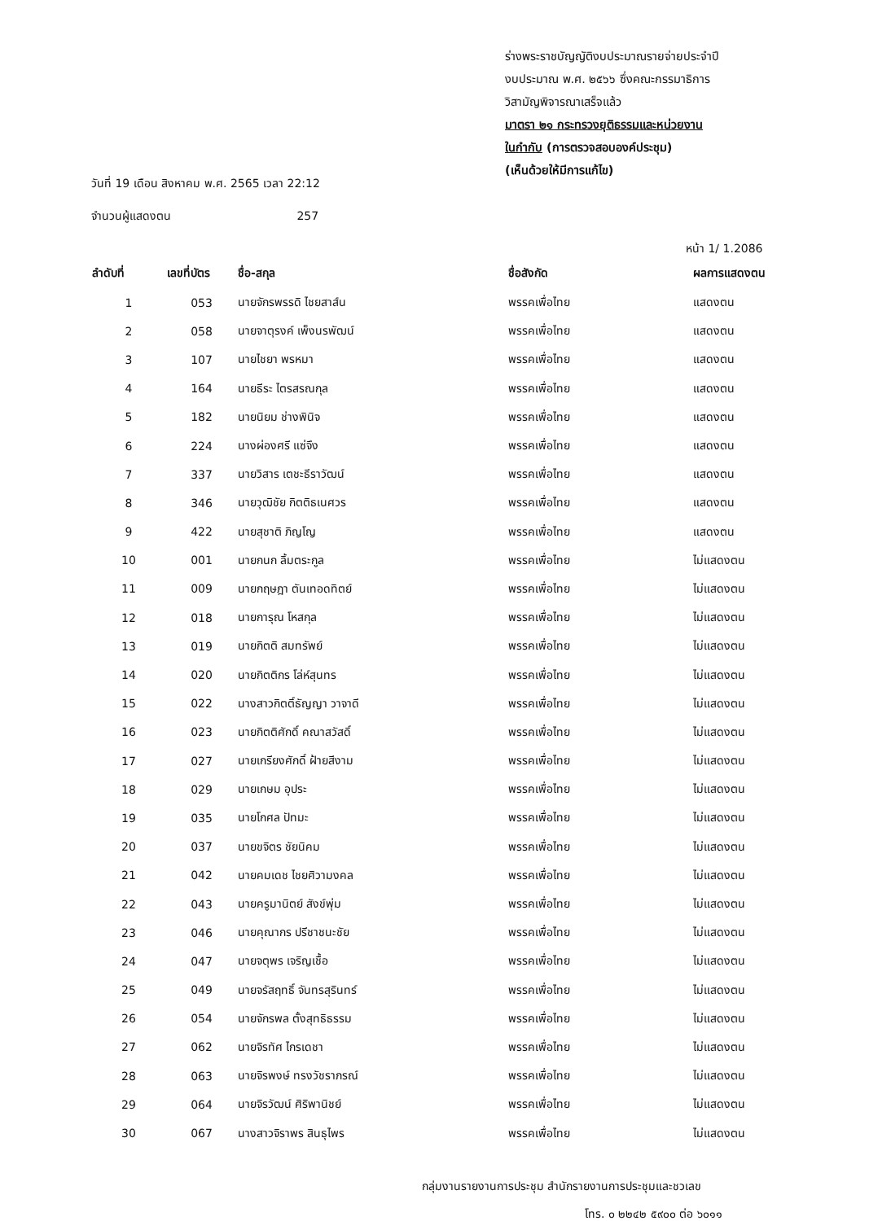ร่างพระราชบัญญัติงบประมาณรายจ่ายประจำปี
งบประมาณ พ.ศ. ๒๕๖๖ ซึ่งคณะกรรมาธิการ
วิสามัญพิจารณาเสร็จแล้ว
มาตรา ๒๑ กระทรวงยุติธรรมและหน่วยงาน
ในกำกับ (การตรวจสอบองค์ประชุม)
(เห็นด้วยให้มีการแก้ไข)
วันที่ 19 เดือน สิงหาคม พ.ศ. 2565 เวลา 22:12
จำนวนผู้แสดงตน 257
หน้า 1/ 1.2086
| ลำดับที่ | เลขที่บัตร | ชื่อ-สกุล | ชื่อสังกัด | ผลการแสดงตน |
| --- | --- | --- | --- | --- |
| 1 | 053 | นายจักรพรรดิ ไชยสาส์น | พรรคเพื่อไทย | แสดงตน |
| 2 | 058 | นายจาตุรงค์ เพ็งนรพัฒน์ | พรรคเพื่อไทย | แสดงตน |
| 3 | 107 | นายไชยา พรหมา | พรรคเพื่อไทย | แสดงตน |
| 4 | 164 | นายธีระ ไตรสรณกุล | พรรคเพื่อไทย | แสดงตน |
| 5 | 182 | นายนิยม ช่างพินิจ | พรรคเพื่อไทย | แสดงตน |
| 6 | 224 | นางผ่องศรี แซ่จึง | พรรคเพื่อไทย | แสดงตน |
| 7 | 337 | นายวิสาร เตชะธีราวัฒน์ | พรรคเพื่อไทย | แสดงตน |
| 8 | 346 | นายวุฒิชัย กิตติธเนศวร | พรรคเพื่อไทย | แสดงตน |
| 9 | 422 | นายสุชาติ ภิญโญ | พรรคเพื่อไทย | แสดงตน |
| 10 | 001 | นายกนก ลิ้มตระกูล | พรรคเพื่อไทย | ไม่แสดงตน |
| 11 | 009 | นายกฤษฎา ตันเทอดทิตย์ | พรรคเพื่อไทย | ไม่แสดงตน |
| 12 | 018 | นายการุณ โหสกุล | พรรคเพื่อไทย | ไม่แสดงตน |
| 13 | 019 | นายกิตติ สมทรัพย์ | พรรคเพื่อไทย | ไม่แสดงตน |
| 14 | 020 | นายกิตติกร โล่ห์สุนทร | พรรคเพื่อไทย | ไม่แสดงตน |
| 15 | 022 | นางสาวกิตติ์ธัญญา วาจาดี | พรรคเพื่อไทย | ไม่แสดงตน |
| 16 | 023 | นายกิตติศักดิ์ คณาสวัสดิ์ | พรรคเพื่อไทย | ไม่แสดงตน |
| 17 | 027 | นายเกรียงศักดิ์ ฝ้ายสีงาม | พรรคเพื่อไทย | ไม่แสดงตน |
| 18 | 029 | นายเกษม อุประ | พรรคเพื่อไทย | ไม่แสดงตน |
| 19 | 035 | นายโกศล ปัทมะ | พรรคเพื่อไทย | ไม่แสดงตน |
| 20 | 037 | นายขจิตร ชัยนิคม | พรรคเพื่อไทย | ไม่แสดงตน |
| 21 | 042 | นายคมเดช ไชยศิวามงคล | พรรคเพื่อไทย | ไม่แสดงตน |
| 22 | 043 | นายครูมานิตย์ สังข์พุ่ม | พรรคเพื่อไทย | ไม่แสดงตน |
| 23 | 046 | นายคุณากร ปรีชาชนะชัย | พรรคเพื่อไทย | ไม่แสดงตน |
| 24 | 047 | นายจตุพร เจริญเชื้อ | พรรคเพื่อไทย | ไม่แสดงตน |
| 25 | 049 | นายจรัสฤทธิ์ จันทรสุรินทร์ | พรรคเพื่อไทย | ไม่แสดงตน |
| 26 | 054 | นายจักรพล ตั้งสุทธิธรรม | พรรคเพื่อไทย | ไม่แสดงตน |
| 27 | 062 | นายจิรทัศ ไกรเดชา | พรรคเพื่อไทย | ไม่แสดงตน |
| 28 | 063 | นายจิรพงษ์ ทรงวัชราภรณ์ | พรรคเพื่อไทย | ไม่แสดงตน |
| 29 | 064 | นายจิรวัฒน์ ศิริพานิชย์ | พรรคเพื่อไทย | ไม่แสดงตน |
| 30 | 067 | นางสาวจิราพร สินธุไพร | พรรคเพื่อไทย | ไม่แสดงตน |
กลุ่มงานรายงานการประชุม สำนักรายงานการประชุมและชวเลข
โทร. ๐ ๒๒๔๒ ๕๙๐๐ ต่อ ๖๐๑๑